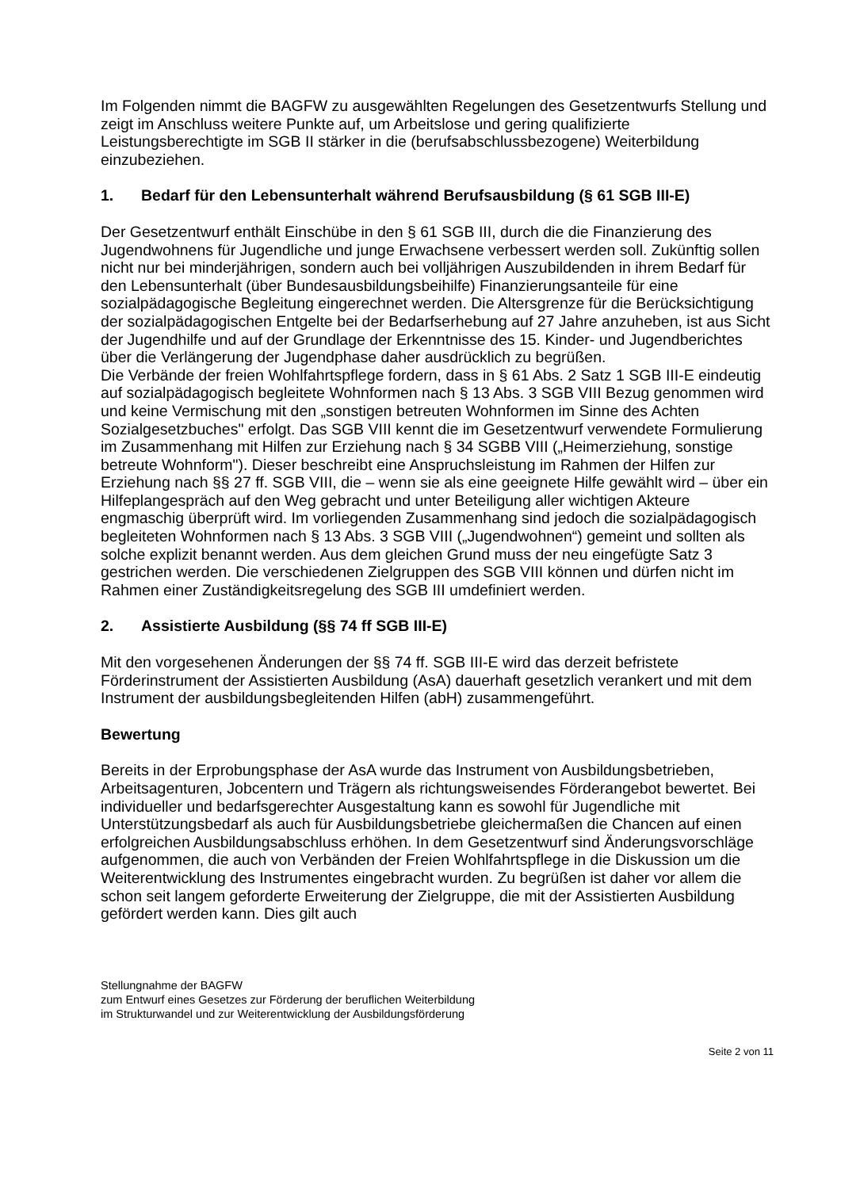Im Folgenden nimmt die BAGFW zu ausgewählten Regelungen des Gesetzentwurfs Stellung und zeigt im Anschluss weitere Punkte auf, um Arbeitslose und gering qualifizierte Leistungsberechtigte im SGB II stärker in die (berufsabschlussbezogene) Weiterbildung einzubeziehen.
1. Bedarf für den Lebensunterhalt während Berufsausbildung (§ 61 SGB III-E)
Der Gesetzentwurf enthält Einschübe in den § 61 SGB III, durch die die Finanzierung des Jugendwohnens für Jugendliche und junge Erwachsene verbessert werden soll. Zukünftig sollen nicht nur bei minderjährigen, sondern auch bei volljährigen Auszubildenden in ihrem Bedarf für den Lebensunterhalt (über Bundesausbildungsbeihilfe) Finanzierungsanteile für eine sozialpädagogische Begleitung eingerechnet werden. Die Altersgrenze für die Berücksichtigung der sozialpädagogischen Entgelte bei der Bedarfserhebung auf 27 Jahre anzuheben, ist aus Sicht der Jugendhilfe und auf der Grundlage der Erkenntnisse des 15. Kinder- und Jugendberichtes über die Verlängerung der Jugendphase daher ausdrücklich zu begrüßen.
Die Verbände der freien Wohlfahrtspflege fordern, dass in § 61 Abs. 2 Satz 1 SGB III-E eindeutig auf sozialpädagogisch begleitete Wohnformen nach § 13 Abs. 3 SGB VIII Bezug genommen wird und keine Vermischung mit den „sonstigen betreuten Wohnformen im Sinne des Achten Sozialgesetzbuches" erfolgt. Das SGB VIII kennt die im Gesetzentwurf verwendete Formulierung im Zusammenhang mit Hilfen zur Erziehung nach § 34 SGBB VIII („Heimerziehung, sonstige betreute Wohnform"). Dieser beschreibt eine Anspruchsleistung im Rahmen der Hilfen zur Erziehung nach §§ 27 ff. SGB VIII, die – wenn sie als eine geeignete Hilfe gewählt wird – über ein Hilfeplangespräch auf den Weg gebracht und unter Beteiligung aller wichtigen Akteure engmaschig überprüft wird. Im vorliegenden Zusammenhang sind jedoch die sozialpädagogisch begleiteten Wohnformen nach § 13 Abs. 3 SGB VIII („Jugendwohnen“) gemeint und sollten als solche explizit benannt werden. Aus dem gleichen Grund muss der neu eingefügte Satz 3 gestrichen werden. Die verschiedenen Zielgruppen des SGB VIII können und dürfen nicht im Rahmen einer Zuständigkeitsregelung des SGB III umdefiniert werden.
2. Assistierte Ausbildung (§§ 74 ff SGB III-E)
Mit den vorgesehenen Änderungen der §§ 74 ff. SGB III-E wird das derzeit befristete Förderinstrument der Assistierten Ausbildung (AsA) dauerhaft gesetzlich verankert und mit dem Instrument der ausbildungsbegleitenden Hilfen (abH) zusammengeführt.
Bewertung
Bereits in der Erprobungsphase der AsA wurde das Instrument von Ausbildungsbetrieben, Arbeitsagenturen, Jobcentern und Trägern als richtungsweisendes Förderangebot bewertet. Bei individueller und bedarfsgerechter Ausgestaltung kann es sowohl für Jugendliche mit Unterstützungsbedarf als auch für Ausbildungsbetriebe gleichermaßen die Chancen auf einen erfolgreichen Ausbildungsabschluss erhöhen. In dem Gesetzentwurf sind Änderungsvorschläge aufgenommen, die auch von Verbänden der Freien Wohlfahrtspflege in die Diskussion um die Weiterentwicklung des Instrumentes eingebracht wurden. Zu begrüßen ist daher vor allem die schon seit langem geforderte Erweiterung der Zielgruppe, die mit der Assistierten Ausbildung gefördert werden kann. Dies gilt auch
Stellungnahme der BAGFW
zum Entwurf eines Gesetzes zur Förderung der beruflichen Weiterbildung
im Strukturwandel und zur Weiterentwicklung der Ausbildungsförderung
Seite 2 von 11